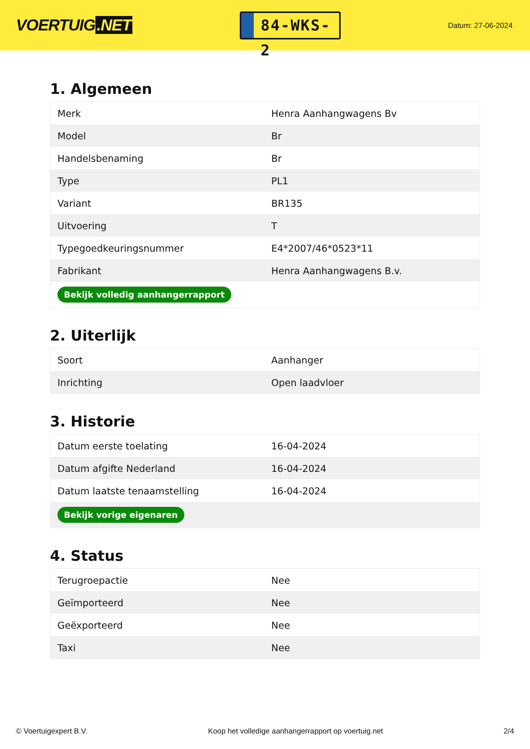VOERTUIG.NET
84-WKS-2
Datum: 27-06-2024
1. Algemeen
| Merk | Henra Aanhangwagens Bv |
| Model | Br |
| Handelsbenaming | Br |
| Type | PL1 |
| Variant | BR135 |
| Uitvoering | T |
| Typegoedkeuringsnummer | E4*2007/46*0523*11 |
| Fabrikant | Henra Aanhangwagens B.v. |
| Bekijk volledig aanhangerrapport | |
2. Uiterlijk
| Soort | Aanhanger |
| Inrichting | Open laadvloer |
3. Historie
| Datum eerste toelating | 16-04-2024 |
| Datum afgifte Nederland | 16-04-2024 |
| Datum laatste tenaamstelling | 16-04-2024 |
| Bekijk vorige eigenaren | |
4. Status
| Terugroepactie | Nee |
| Geïmporteerd | Nee |
| Geëxporteerd | Nee |
| Taxi | Nee |
© Voertuigexpert B.V. Koop het volledige aanhangerrapport op voertuig.net 2/4